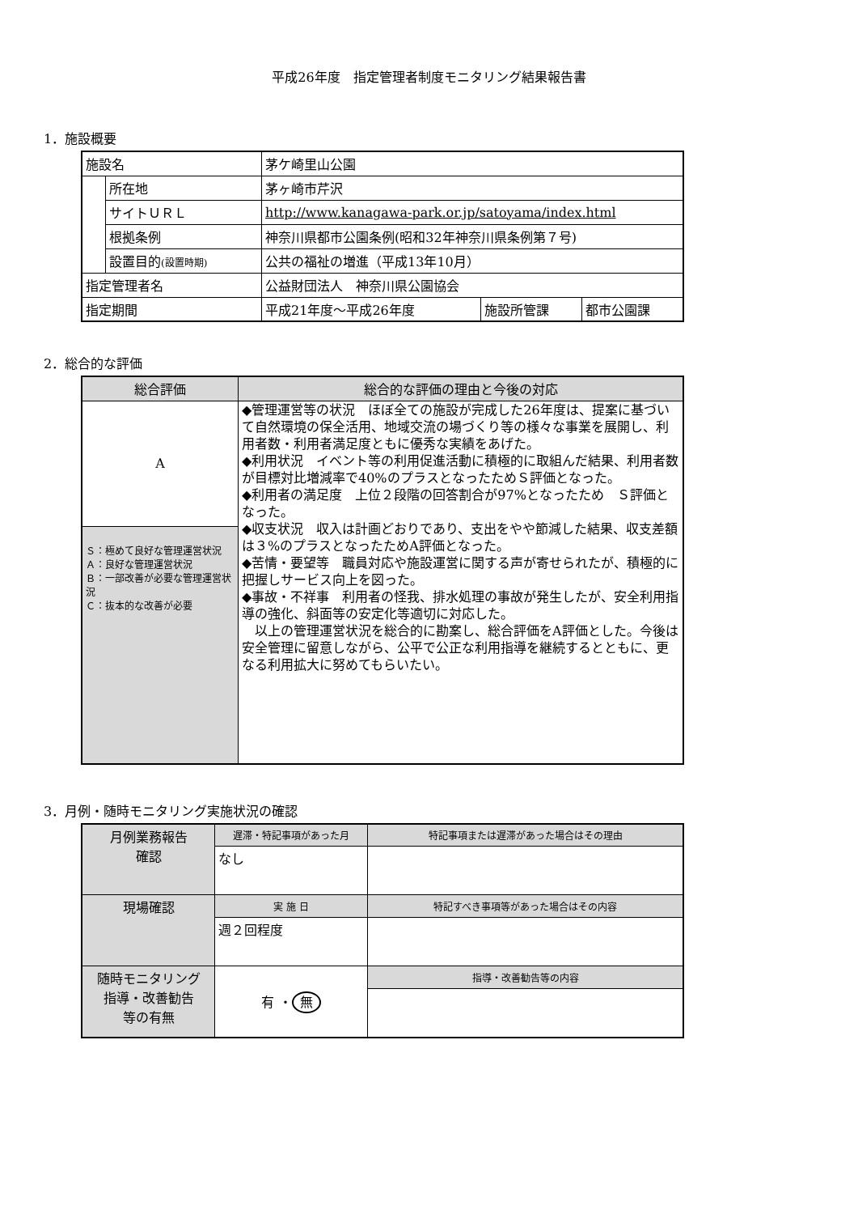平成26年度　指定管理者制度モニタリング結果報告書
1．施設概要
| 施設名 | | 茅ケ崎里山公園 | | |
| | 所在地 | 茅ヶ崎市芹沢 | | |
| | サイトＵＲＬ | http://www.kanagawa-park.or.jp/satoyama/index.html | | |
| | 根拠条例 | 神奈川県都市公園条例(昭和32年神奈川県条例第７号) | | |
| | 設置目的 (設置時期) | 公共の福祉の増進（平成13年10月） | | |
| 指定管理者名 | | 公益財団法人 神奈川県公園協会 | | |
| 指定期間 | | 平成21年度～平成26年度 | 施設所管課 | 都市公園課 |
2．総合的な評価
| 総合評価 | 総合的な評価の理由と今後の対応 |
| --- | --- |
| A | ◆管理運営等の状況 ほぼ全ての施設が完成した26年度は、提案に基づいて自然環境の保全活用、地域交流の場づくり等の様々な事業を展開し、利用者数・利用者満足度ともに優秀な実績をあげた。 ◆利用状況 イベント等の利用促進活動に積極的に取組んだ結果、利用者数が目標対比増減率で40%のプラスとなったためＳ評価となった。 ◆利用者の満足度 上位２段階の回答割合が97%となったため Ｓ評価となった。 ◆収支状況 収入は計画どおりであり、支出をやや節減した結果、収支差額は３%のプラスとなったためA評価となった。 ◆苦情・要望等 職員対応や施設運営に関する声が寄せられたが、積極的に把握しサービス向上を図った。 ◆事故・不祥事 利用者の怪我、排水処理の事故が発生したが、安全利用指導の強化、斜面等の安定化等適切に対応した。 以上の管理運営状況を総合的に勘案し、総合評価をA評価とした。今後は安全管理に留意しながら、公平で公正な利用指導を継続するとともに、更なる利用拡大に努めてもらいたい。 |
| Ｓ：極めて良好な管理運営状況 Ａ：良好な管理運営状況 Ｂ：一部改善が必要な管理運営状況 Ｃ：抜本的な改善が必要 | |
3．月例・随時モニタリング実施状況の確認
| 月例業務報告 確認 | 遅滞・特記事項があった月 | 特記事項または遅滞があった場合はその理由 |
| | なし | |
| 現場確認 | 実 施 日 | 特記すべき事項等があった場合はその内容 |
| | 週２回程度 | |
| 随時モニタリング 指導・改善勧告 等の有無 | 有 ・ 無 | 指導・改善勧告等の内容 |